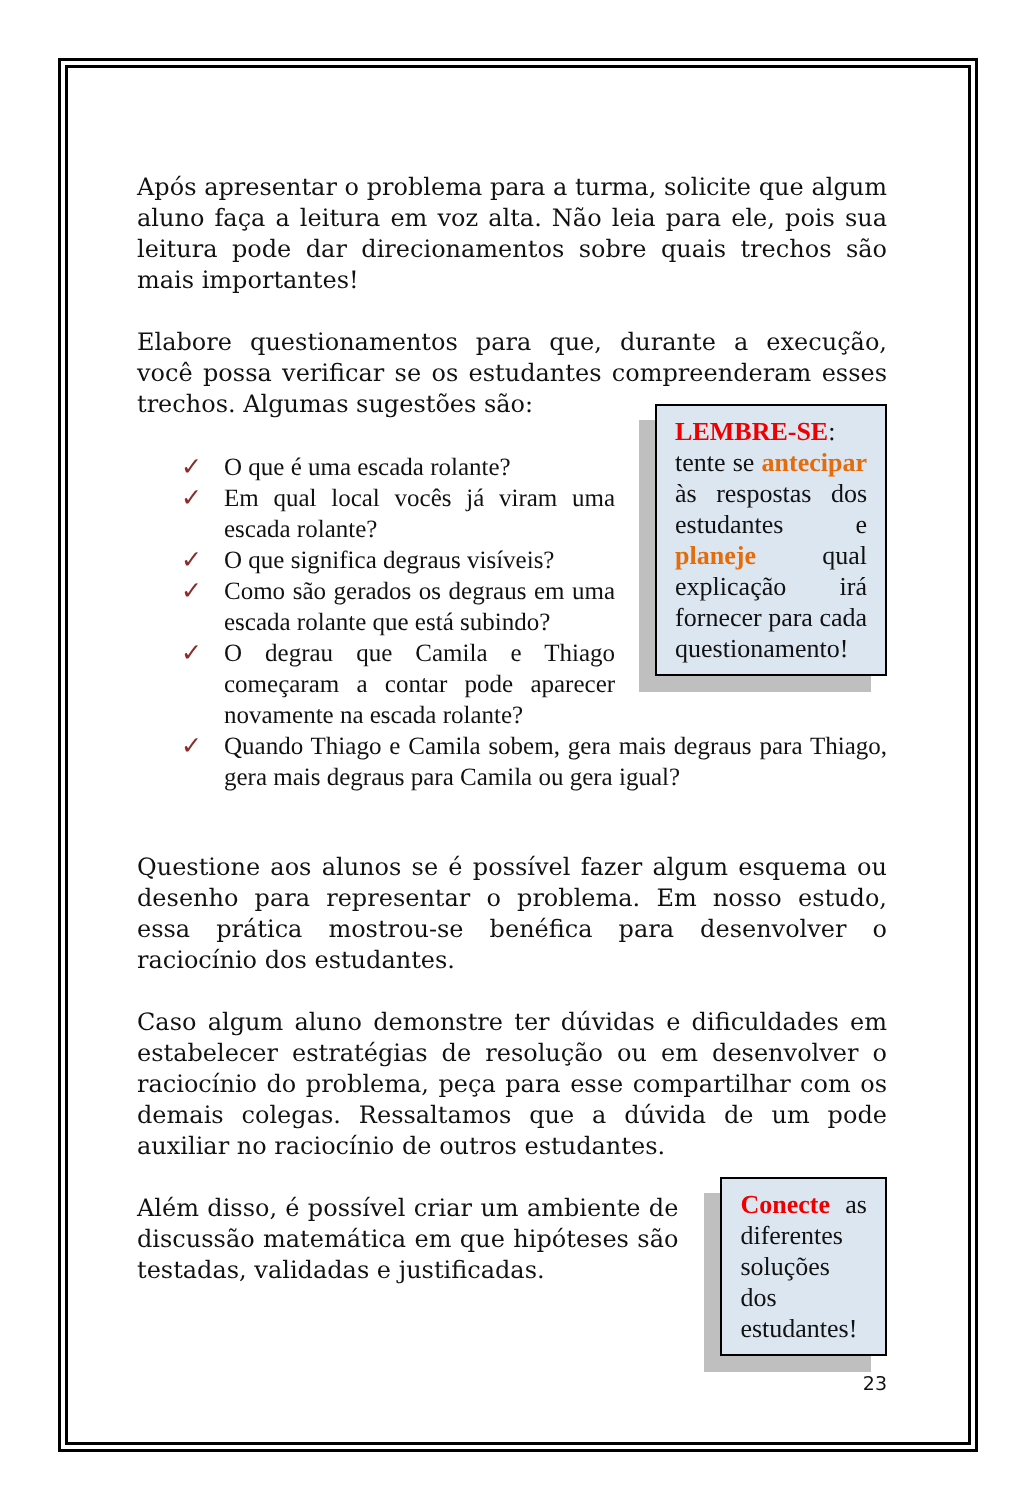Após apresentar o problema para a turma, solicite que algum aluno faça a leitura em voz alta. Não leia para ele, pois sua leitura pode dar direcionamentos sobre quais trechos são mais importantes!
Elabore questionamentos para que, durante a execução, você possa verificar se os estudantes compreenderam esses trechos. Algumas sugestões são:
✓ O que é uma escada rolante?
✓ Em qual local vocês já viram uma escada rolante?
✓ O que significa degraus visíveis?
✓ Como são gerados os degraus em uma escada rolante que está subindo?
✓ O degrau que Camila e Thiago começaram a contar pode aparecer novamente na escada rolante?
LEMBRE-SE: tente se antecipar às respostas dos estudantes e planeje qual explicação irá fornecer para cada questionamento!
✓ Quando Thiago e Camila sobem, gera mais degraus para Thiago, gera mais degraus para Camila ou gera igual?
Questione aos alunos se é possível fazer algum esquema ou desenho para representar o problema. Em nosso estudo, essa prática mostrou-se benéfica para desenvolver o raciocínio dos estudantes.
Caso algum aluno demonstre ter dúvidas e dificuldades em estabelecer estratégias de resolução ou em desenvolver o raciocínio do problema, peça para esse compartilhar com os demais colegas. Ressaltamos que a dúvida de um pode auxiliar no raciocínio de outros estudantes.
Além disso, é possível criar um ambiente de discussão matemática em que hipóteses são testadas, validadas e justificadas.
Conecte as diferentes soluções dos estudantes!
23